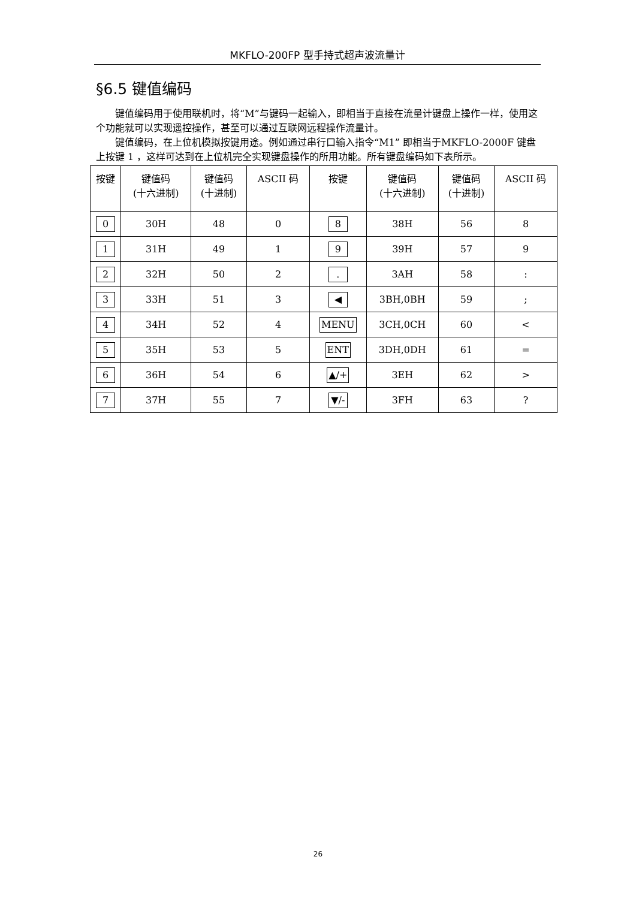MKFLO-200FP 型手持式超声波流量计
§6.5 键值编码
键值编码用于使用联机时，将“M”与键码一起输入，即相当于直接在流量计键盘上操作一样，使用这个功能就可以实现遥控操作，甚至可以通过互联网远程操作流量计。
键值编码，在上位机模拟按键用途。例如通过串行口输入指令“M1” 即相当于MKFLO-2000F 键盘上按键 1 ，这样可达到在上位机完全实现键盘操作的所用功能。所有键盘编码如下表所示。
| 按键 | 键值码 (十六进制) | 键值码 (十进制) | ASCII 码 | 按键 | 键值码 (十六进制) | 键值码 (十进制) | ASCII 码 |
| --- | --- | --- | --- | --- | --- | --- | --- |
| 0 | 30H | 48 | 0 | 8 | 38H | 56 | 8 |
| 1 | 31H | 49 | 1 | 9 | 39H | 57 | 9 |
| 2 | 32H | 50 | 2 | . | 3AH | 58 | : |
| 3 | 33H | 51 | 3 | ◀ | 3BH,0BH | 59 | ; |
| 4 | 34H | 52 | 4 | MENU | 3CH,0CH | 60 | < |
| 5 | 35H | 53 | 5 | ENT | 3DH,0DH | 61 | = |
| 6 | 36H | 54 | 6 | ▲/+ | 3EH | 62 | > |
| 7 | 37H | 55 | 7 | ▼/- | 3FH | 63 | ? |
26